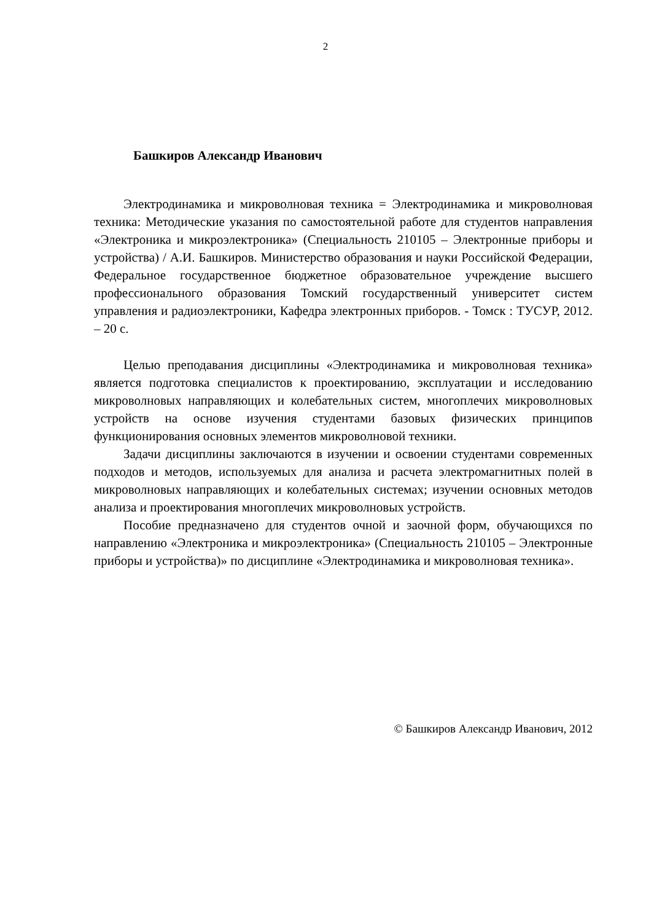2
Башкиров Александр Иванович
Электродинамика и микроволновая техника = Электродинамика и микроволновая техника: Методические указания по самостоятельной работе для студентов направления «Электроника и микроэлектроника» (Специальность 210105 – Электронные приборы и устройства) / А.И. Башкиров. Министерство образования и науки Российской Федерации, Федеральное государственное бюджетное образовательное учреждение высшего профессионального образования Томский государственный университет систем управления и радиоэлектроники, Кафедра электронных приборов. - Томск : ТУСУР, 2012. – 20 с.
Целью преподавания дисциплины «Электродинамика и микроволновая техника» является подготовка специалистов к проектированию, эксплуатации и исследованию микроволновых направляющих и колебательных систем, многоплечих микроволновых устройств на основе изучения студентами базовых физических принципов функционирования основных элементов микроволновой техники.
Задачи дисциплины заключаются в изучении и освоении студентами современных подходов и методов, используемых для анализа и расчета электромагнитных полей в микроволновых направляющих и колебательных системах; изучении основных методов анализа и проектирования многоплечих микроволновых устройств.
Пособие предназначено для студентов очной и заочной форм, обучающихся по направлению «Электроника и микроэлектроника» (Специальность 210105 – Электронные приборы и устройства)» по дисциплине «Электродинамика и микроволновая техника».
© Башкиров Александр Иванович, 2012